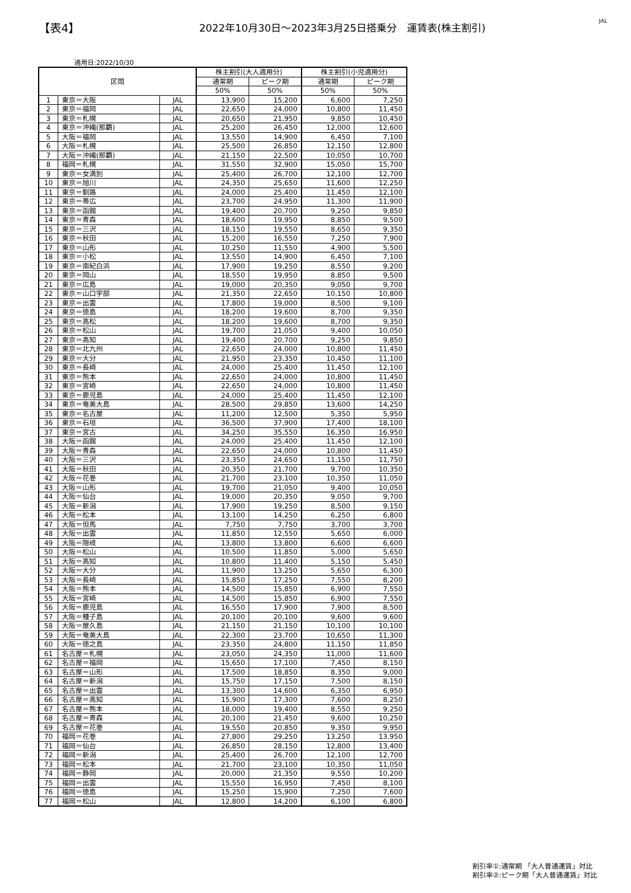【表4】
2022年10月30日～2023年3月25日搭乗分　運賃表(株主割引)
JAL
適用日:2022/10/30
| 区間 | | | 株主割引(大人適用分) | | 株主割引(小児適用分) | |
| --- | --- | --- | --- | --- | --- | --- |
| | | | 通常期 | ピーク期 | 通常期 | ピーク期 |
| | | | 50% | 50% | 50% | 50% |
| 1 | 東京＝大阪 | JAL | 13,900 | 15,200 | 6,600 | 7,250 |
| 2 | 東京＝福岡 | JAL | 22,650 | 24,000 | 10,800 | 11,450 |
| 3 | 東京＝札幌 | JAL | 20,650 | 21,950 | 9,850 | 10,450 |
| 4 | 東京＝沖縄(那覇) | JAL | 25,200 | 26,450 | 12,000 | 12,600 |
| 5 | 大阪＝福岡 | JAL | 13,550 | 14,900 | 6,450 | 7,100 |
| 6 | 大阪＝札幌 | JAL | 25,500 | 26,850 | 12,150 | 12,800 |
| 7 | 大阪＝沖縄(那覇) | JAL | 21,150 | 22,500 | 10,050 | 10,700 |
| 8 | 福岡＝札幌 | JAL | 31,550 | 32,900 | 15,050 | 15,700 |
| 9 | 東京＝女満別 | JAL | 25,400 | 26,700 | 12,100 | 12,700 |
| 10 | 東京＝旭川 | JAL | 24,350 | 25,650 | 11,600 | 12,250 |
| 11 | 東京＝釧路 | JAL | 24,000 | 25,400 | 11,450 | 12,100 |
| 12 | 東京＝帯広 | JAL | 23,700 | 24,950 | 11,300 | 11,900 |
| 13 | 東京＝函館 | JAL | 19,400 | 20,700 | 9,250 | 9,850 |
| 14 | 東京＝青森 | JAL | 18,600 | 19,950 | 8,850 | 9,500 |
| 15 | 東京＝三沢 | JAL | 18,150 | 19,550 | 8,650 | 9,350 |
| 16 | 東京＝秋田 | JAL | 15,200 | 16,550 | 7,250 | 7,900 |
| 17 | 東京＝山形 | JAL | 10,250 | 11,550 | 4,900 | 5,500 |
| 18 | 東京＝小松 | JAL | 13,550 | 14,900 | 6,450 | 7,100 |
| 19 | 東京＝南紀白浜 | JAL | 17,900 | 19,250 | 8,550 | 9,200 |
| 20 | 東京＝岡山 | JAL | 18,550 | 19,950 | 8,850 | 9,500 |
| 21 | 東京＝広島 | JAL | 19,000 | 20,350 | 9,050 | 9,700 |
| 22 | 東京＝山口宇部 | JAL | 21,350 | 22,650 | 10,150 | 10,800 |
| 23 | 東京＝出雲 | JAL | 17,800 | 19,000 | 8,500 | 9,100 |
| 24 | 東京＝徳島 | JAL | 18,200 | 19,600 | 8,700 | 9,350 |
| 25 | 東京＝高松 | JAL | 18,200 | 19,600 | 8,700 | 9,350 |
| 26 | 東京＝松山 | JAL | 19,700 | 21,050 | 9,400 | 10,050 |
| 27 | 東京＝高知 | JAL | 19,400 | 20,700 | 9,250 | 9,850 |
| 28 | 東京＝北九州 | JAL | 22,650 | 24,000 | 10,800 | 11,450 |
| 29 | 東京＝大分 | JAL | 21,950 | 23,350 | 10,450 | 11,100 |
| 30 | 東京＝長崎 | JAL | 24,000 | 25,400 | 11,450 | 12,100 |
| 31 | 東京＝熊本 | JAL | 22,650 | 24,000 | 10,800 | 11,450 |
| 32 | 東京＝宮崎 | JAL | 22,650 | 24,000 | 10,800 | 11,450 |
| 33 | 東京＝鹿児島 | JAL | 24,000 | 25,400 | 11,450 | 12,100 |
| 34 | 東京＝奄美大島 | JAL | 28,500 | 29,850 | 13,600 | 14,250 |
| 35 | 東京＝名古屋 | JAL | 11,200 | 12,500 | 5,350 | 5,950 |
| 36 | 東京＝石垣 | JAL | 36,500 | 37,900 | 17,400 | 18,100 |
| 37 | 東京＝宮古 | JAL | 34,250 | 35,550 | 16,350 | 16,950 |
| 38 | 大阪＝函館 | JAL | 24,000 | 25,400 | 11,450 | 12,100 |
| 39 | 大阪＝青森 | JAL | 22,650 | 24,000 | 10,800 | 11,450 |
| 40 | 大阪＝三沢 | JAL | 23,350 | 24,650 | 11,150 | 11,750 |
| 41 | 大阪＝秋田 | JAL | 20,350 | 21,700 | 9,700 | 10,350 |
| 42 | 大阪＝花巻 | JAL | 21,700 | 23,100 | 10,350 | 11,050 |
| 43 | 大阪＝山形 | JAL | 19,700 | 21,050 | 9,400 | 10,050 |
| 44 | 大阪＝仙台 | JAL | 19,000 | 20,350 | 9,050 | 9,700 |
| 45 | 大阪＝新潟 | JAL | 17,900 | 19,250 | 8,500 | 9,150 |
| 46 | 大阪＝松本 | JAL | 13,100 | 14,250 | 6,250 | 6,800 |
| 47 | 大阪＝但馬 | JAL | 7,750 | 7,750 | 3,700 | 3,700 |
| 48 | 大阪＝出雲 | JAL | 11,850 | 12,550 | 5,650 | 6,000 |
| 49 | 大阪＝隠岐 | JAL | 13,800 | 13,800 | 6,600 | 6,600 |
| 50 | 大阪＝松山 | JAL | 10,500 | 11,850 | 5,000 | 5,650 |
| 51 | 大阪＝高知 | JAL | 10,800 | 11,400 | 5,150 | 5,450 |
| 52 | 大阪＝大分 | JAL | 11,900 | 13,250 | 5,650 | 6,300 |
| 53 | 大阪＝長崎 | JAL | 15,850 | 17,250 | 7,550 | 8,200 |
| 54 | 大阪＝熊本 | JAL | 14,500 | 15,850 | 6,900 | 7,550 |
| 55 | 大阪＝宮崎 | JAL | 14,500 | 15,850 | 6,900 | 7,550 |
| 56 | 大阪＝鹿児島 | JAL | 16,550 | 17,900 | 7,900 | 8,500 |
| 57 | 大阪＝種子島 | JAL | 20,100 | 20,100 | 9,600 | 9,600 |
| 58 | 大阪＝屋久島 | JAL | 21,150 | 21,150 | 10,100 | 10,100 |
| 59 | 大阪＝奄美大島 | JAL | 22,300 | 23,700 | 10,650 | 11,300 |
| 60 | 大阪＝徳之島 | JAL | 23,350 | 24,800 | 11,150 | 11,850 |
| 61 | 名古屋＝札幌 | JAL | 23,050 | 24,350 | 11,000 | 11,600 |
| 62 | 名古屋＝福岡 | JAL | 15,650 | 17,100 | 7,450 | 8,150 |
| 63 | 名古屋＝山形 | JAL | 17,500 | 18,850 | 8,350 | 9,000 |
| 64 | 名古屋＝新潟 | JAL | 15,750 | 17,150 | 7,500 | 8,150 |
| 65 | 名古屋＝出雲 | JAL | 13,300 | 14,600 | 6,350 | 6,950 |
| 66 | 名古屋＝高知 | JAL | 15,900 | 17,300 | 7,600 | 8,250 |
| 67 | 名古屋＝熊本 | JAL | 18,000 | 19,400 | 8,550 | 9,250 |
| 68 | 名古屋＝青森 | JAL | 20,100 | 21,450 | 9,600 | 10,250 |
| 69 | 名古屋＝花巻 | JAL | 19,550 | 20,850 | 9,350 | 9,950 |
| 70 | 福岡＝花巻 | JAL | 27,800 | 29,250 | 13,250 | 13,950 |
| 71 | 福岡＝仙台 | JAL | 26,850 | 28,150 | 12,800 | 13,400 |
| 72 | 福岡＝新潟 | JAL | 25,400 | 26,700 | 12,100 | 12,700 |
| 73 | 福岡＝松本 | JAL | 21,700 | 23,100 | 10,350 | 11,050 |
| 74 | 福岡＝静岡 | JAL | 20,000 | 21,350 | 9,550 | 10,200 |
| 75 | 福岡＝出雲 | JAL | 15,550 | 16,950 | 7,450 | 8,100 |
| 76 | 福岡＝徳島 | JAL | 15,250 | 15,900 | 7,250 | 7,600 |
| 77 | 福岡＝松山 | JAL | 12,800 | 14,200 | 6,100 | 6,800 |
割引率①:通常期 「大人普通運賃」対比
割引率②:ピーク期「大人普通運賃」対比